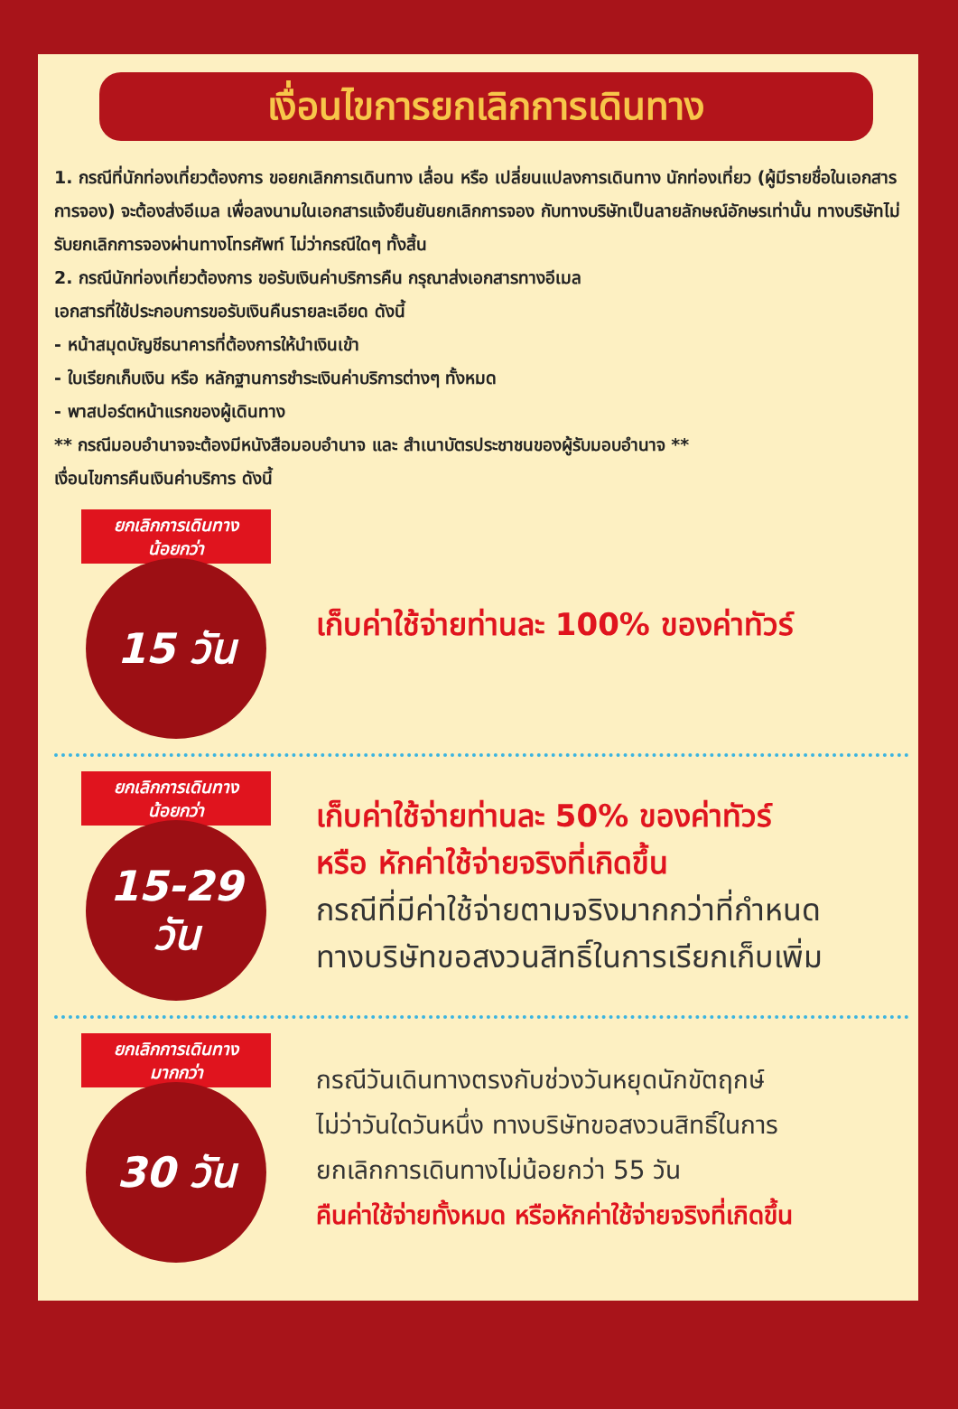เงื่อนไขการยกเลิกการเดินทาง
1. กรณีที่นักท่องเที่ยวต้องการ ขอยกเลิกการเดินทาง เลื่อน หรือ เปลี่ยนแปลงการเดินทาง นักท่องเที่ยว (ผู้มีรายชื่อในเอกสารการจอง) จะต้องส่งอีเมล เพื่อลงนามในเอกสารแจ้งยืนยันยกเลิกการจอง กับทางบริษัทเป็นลายลักษณ์อักษรเท่านั้น ทางบริษัทไม่รับยกเลิกการจองผ่านทางโทรศัพท์ ไม่ว่ากรณีใดๆ ทั้งสิ้น
2. กรณีนักท่องเที่ยวต้องการ ขอรับเงินค่าบริการคืน กรุณาส่งเอกสารทางอีเมล
เอกสารที่ใช้ประกอบการขอรับเงินคืนรายละเอียด ดังนี้
- หน้าสมุดบัญชีธนาคารที่ต้องการให้นำเงินเข้า
- ใบเรียกเก็บเงิน หรือ หลักฐานการชำระเงินค่าบริการต่างๆ ทั้งหมด
- พาสปอร์ตหน้าแรกของผู้เดินทาง
** กรณีมอบอำนาจจะต้องมีหนังสือมอบอำนาจ และ สำเนาบัตรประชาชนของผู้รับมอบอำนาจ **
เงื่อนไขการคืนเงินค่าบริการ ดังนี้
ยกเลิกการเดินทาง
น้อยกว่า
15 วัน
เก็บค่าใช้จ่ายท่านละ 100% ของค่าทัวร์
ยกเลิกการเดินทาง
น้อยกว่า
15-29
วัน
เก็บค่าใช้จ่ายท่านละ 50% ของค่าทัวร์
หรือ หักค่าใช้จ่ายจริงที่เกิดขึ้น
กรณีที่มีค่าใช้จ่ายตามจริงมากกว่าที่กำหนด
ทางบริษัทขอสงวนสิทธิ์ในการเรียกเก็บเพิ่ม
ยกเลิกการเดินทาง
มากกว่า
30 วัน
กรณีวันเดินทางตรงกับช่วงวันหยุดนักขัตฤกษ์
ไม่ว่าวันใดวันหนึ่ง ทางบริษัทขอสงวนสิทธิ์ในการ
ยกเลิกการเดินทางไม่น้อยกว่า 55 วัน
คืนค่าใช้จ่ายทั้งหมด หรือหักค่าใช้จ่ายจริงที่เกิดขึ้น